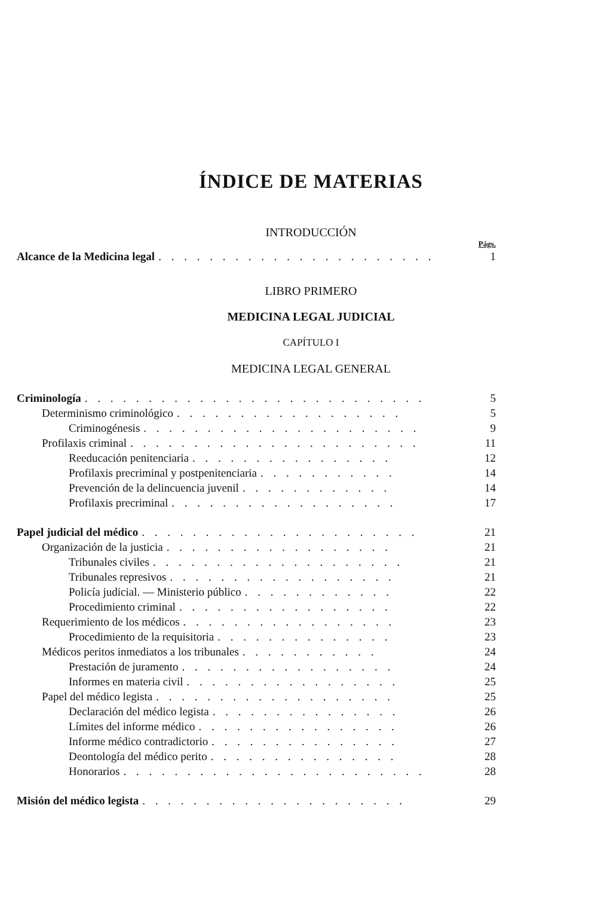ÍNDICE DE MATERIAS
INTRODUCCIÓN
Págs.
Alcance de la Medicina legal. . . . . . . . . . . . . . . . . . . . . . 1
LIBRO PRIMERO
MEDICINA LEGAL JUDICIAL
CAPÍTULO I
MEDICINA LEGAL GENERAL
Criminología. . . . . . . . . . . . . . . . . . . . . . . . . . . 5
Determinismo criminológico. . . . . . . . . . . . . . . . . . 5
Criminogénesis. . . . . . . . . . . . . . . . . . . . . . 9
Profilaxis criminal. . . . . . . . . . . . . . . . . . . . . . . 11
Reeducación penitenciaria. . . . . . . . . . . . . . . . 12
Profilaxis precriminal y postpenitenciaria. . . . . . . . . . . 14
Prevención de la delincuencia juvenil. . . . . . . . . . . . 14
Profilaxis precriminal. . . . . . . . . . . . . . . . . . 17
Papel judicial del médico. . . . . . . . . . . . . . . . . . . . . . 21
Organización de la justicia. . . . . . . . . . . . . . . . . . 21
Tribunales civiles. . . . . . . . . . . . . . . . . . . . 21
Tribunales represivos. . . . . . . . . . . . . . . . . . 21
Policía judicial. — Ministerio público. . . . . . . . . . . . 22
Procedimiento criminal. . . . . . . . . . . . . . . . . 22
Requerimiento de los médicos. . . . . . . . . . . . . . . . . 23
Procedimiento de la requisitoria. . . . . . . . . . . . . . 23
Médicos peritos inmediatos a los tribunales. . . . . . . . . . . 24
Prestación de juramento. . . . . . . . . . . . . . . . . 24
Informes en materia civil. . . . . . . . . . . . . . . . . 25
Papel del médico legista. . . . . . . . . . . . . . . . . . . 25
Declaración del médico legista. . . . . . . . . . . . . . . 26
Límites del informe médico. . . . . . . . . . . . . . . . 26
Informe médico contradictorio. . . . . . . . . . . . . . . 27
Deontología del médico perito. . . . . . . . . . . . . . . 28
Honorarios. . . . . . . . . . . . . . . . . . . . . . . . 28
Misión del médico legista. . . . . . . . . . . . . . . . . . . . . 29